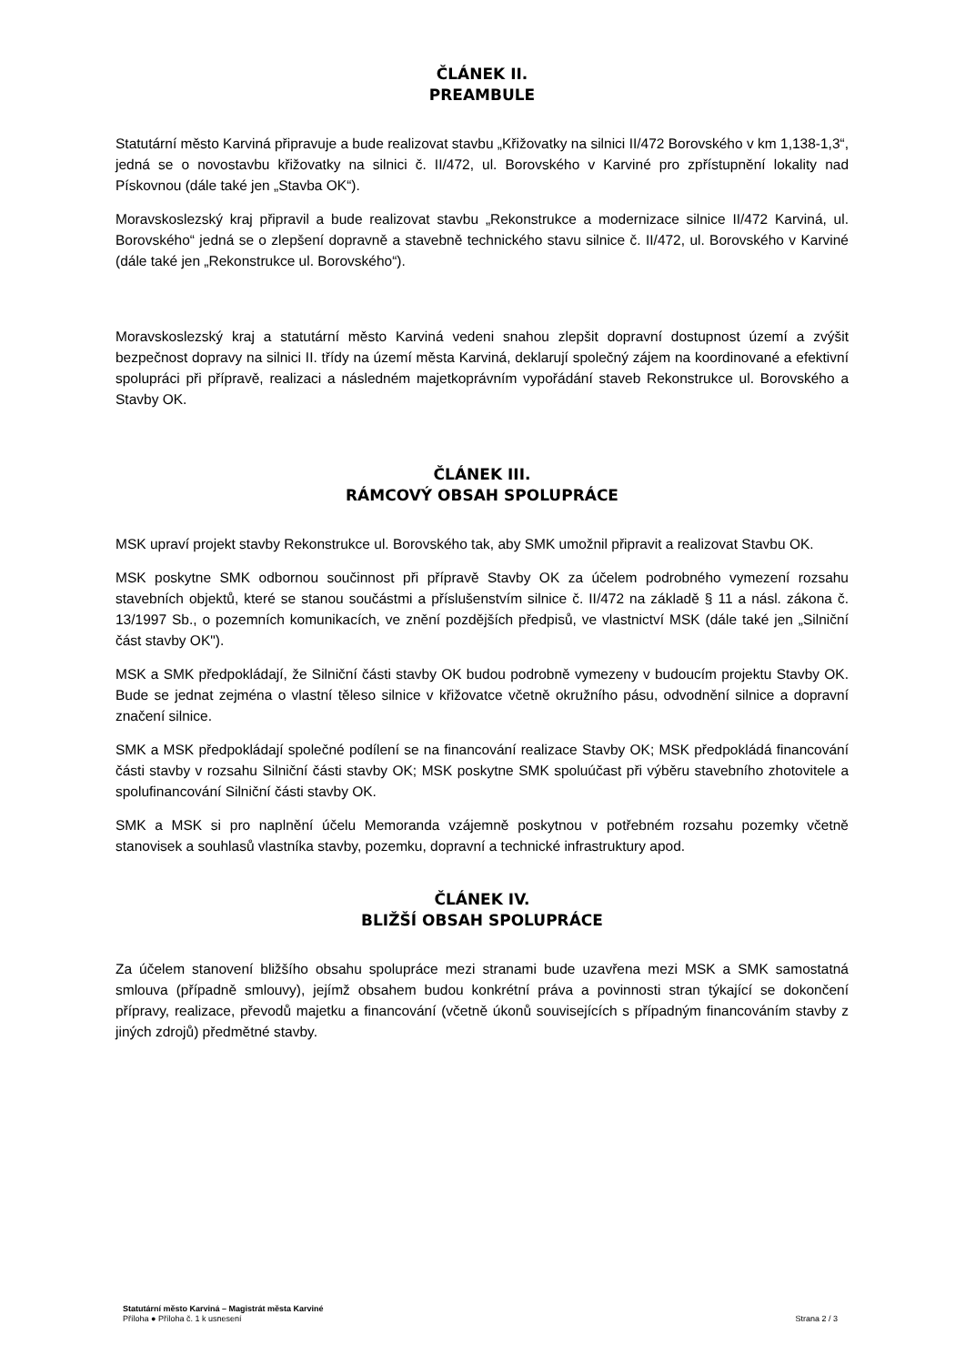ČLÁNEK II.
PREAMBULE
Statutární město Karviná připravuje a bude realizovat stavbu „Křižovatky na silnici II/472 Borovského v km 1,138-1,3“, jedná se o novostavbu křižovatky na silnici č. II/472, ul. Borovského v Karviné pro zpřístupnění lokality nad Pískovnou (dále také jen „Stavba OK“).
Moravskoslezský kraj připravil a bude realizovat stavbu „Rekonstrukce a modernizace silnice II/472 Karviná, ul. Borovského“ jedná se o zlepšení dopravně a stavebně technického stavu silnice č. II/472, ul. Borovského v Karviné (dále také jen „Rekonstrukce ul. Borovského“).
Moravskoslezský kraj a statutární město Karviná vedeni snahou zlepšit dopravní dostupnost území a zvýšit bezpečnost dopravy na silnici II. třídy na území města Karviná, deklarují společný zájem na koordinované a efektivní spolupráci při přípravě, realizaci a následném majetkoprávním vypořádání staveb Rekonstrukce ul. Borovského a Stavby OK.
ČLÁNEK III.
RÁMCOVÝ OBSAH SPOLUPRÁCE
MSK upraví projekt stavby Rekonstrukce ul. Borovského tak, aby SMK umožnil připravit a realizovat Stavbu OK.
MSK poskytne SMK odbornou součinnost při přípravě Stavby OK za účelem podrobného vymezení rozsahu stavebních objektů, které se stanou součástmi a příslušenstvím silnice č. II/472 na základě § 11 a násl. zákona č. 13/1997 Sb., o pozemních komunikacích, ve znění pozdějších předpisů, ve vlastnictví MSK (dále také jen „Silniční část stavby OK").
MSK a SMK předpokládají, že Silniční části stavby OK budou podrobně vymezeny v budoucím projektu Stavby OK. Bude se jednat zejména o vlastní těleso silnice v křižovatce včetně okružního pásu, odvodnění silnice a dopravní značení silnice.
SMK a MSK předpokládají společné podílení se na financování realizace Stavby OK; MSK předpokládá financování části stavby v rozsahu Silniční části stavby OK; MSK poskytne SMK spoluúčast při výběru stavebního zhotovitele a spolufinancování Silniční části stavby OK.
SMK a MSK si pro naplnění účelu Memoranda vzájemně poskytnou v potřebném rozsahu pozemky včetně stanovisek a souhlasů vlastníka stavby, pozemku, dopravní a technické infrastruktury apod.
ČLÁNEK IV.
BLIŽŠÍ OBSAH SPOLUPRÁCE
Za účelem stanovení bližšího obsahu spolupráce mezi stranami bude uzavřena mezi MSK a SMK samostatná smlouva (případně smlouvy), jejímž obsahem budou konkrétní práva a povinnosti stran týkající se dokončení přípravy, realizace, převodů majetku a financování (včetně úkonů souvisejících s případným financováním stavby z jiných zdrojů) předmětné stavby.
Statutární město Karviná – Magistrát města Karviné
Příloha ● Příloha č. 1 k usnesení Strana 2 / 3